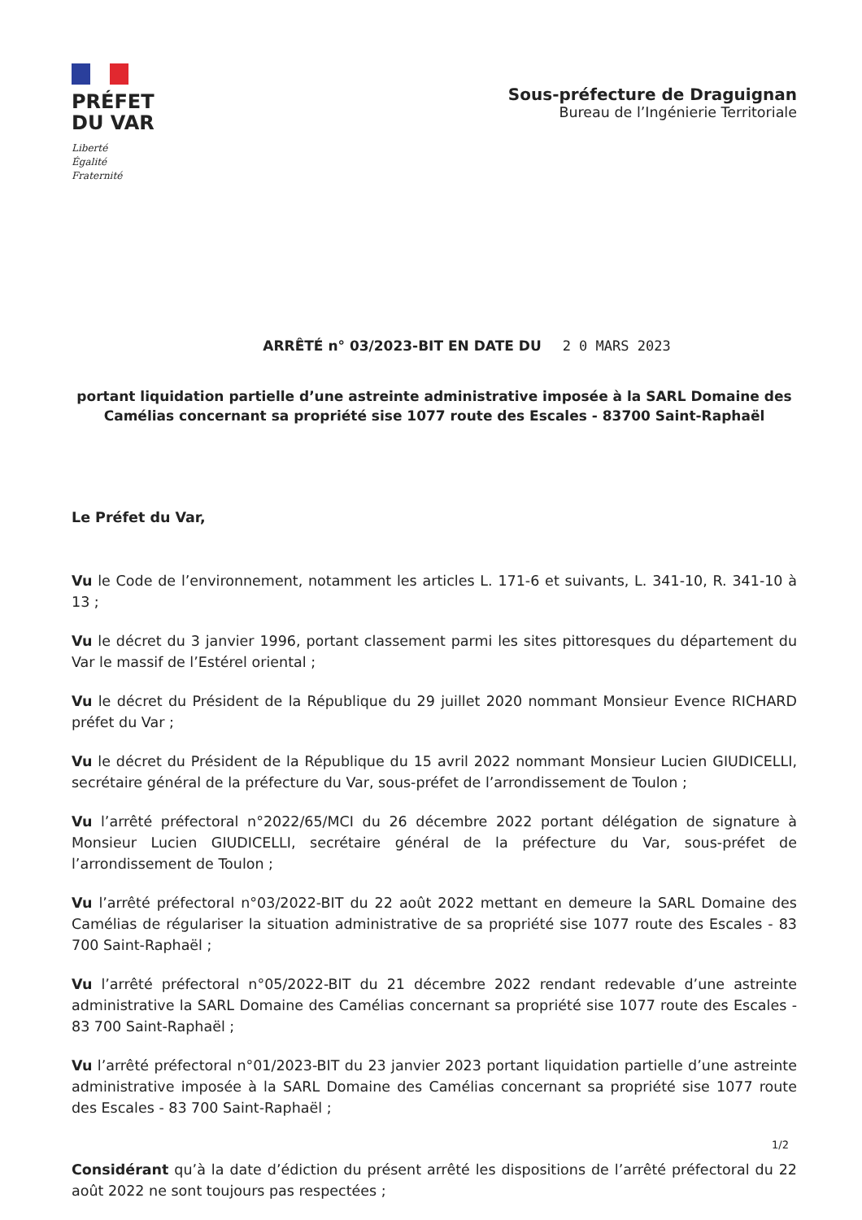PRÉFET
DU VAR
Liberté
Égalité
Fraternité
Sous-préfecture de Draguignan
Bureau de l’Ingénierie Territoriale
ARRÊTÉ n° 03/2023-BIT EN DATE DU 2 0 MARS 2023
portant liquidation partielle d’une astreinte administrative imposée à la SARL Domaine des Camélias concernant sa propriété sise 1077 route des Escales - 83700 Saint-Raphaël
Le Préfet du Var,
Vu le Code de l’environnement, notamment les articles L. 171-6 et suivants, L. 341-10, R. 341-10 à 13 ;
Vu le décret du 3 janvier 1996, portant classement parmi les sites pittoresques du département du Var le massif de l’Estérel oriental ;
Vu le décret du Président de la République du 29 juillet 2020 nommant Monsieur Evence RICHARD préfet du Var ;
Vu le décret du Président de la République du 15 avril 2022 nommant Monsieur Lucien GIUDICELLI, secrétaire général de la préfecture du Var, sous-préfet de l’arrondissement de Toulon ;
Vu l’arrêté préfectoral n°2022/65/MCI du 26 décembre 2022 portant délégation de signature à Monsieur Lucien GIUDICELLI, secrétaire général de la préfecture du Var, sous-préfet de l’arrondissement de Toulon ;
Vu l’arrêté préfectoral n°03/2022-BIT du 22 août 2022 mettant en demeure la SARL Domaine des Camélias de régulariser la situation administrative de sa propriété sise 1077 route des Escales - 83 700 Saint-Raphaël ;
Vu l’arrêté préfectoral n°05/2022-BIT du 21 décembre 2022 rendant redevable d’une astreinte administrative la SARL Domaine des Camélias concernant sa propriété sise 1077 route des Escales - 83 700 Saint-Raphaël ;
Vu l’arrêté préfectoral n°01/2023-BIT du 23 janvier 2023 portant liquidation partielle d’une astreinte administrative imposée à la SARL Domaine des Camélias concernant sa propriété sise 1077 route des Escales - 83 700 Saint-Raphaël ;
Considérant qu’à la date d’édiction du présent arrêté les dispositions de l’arrêté préfectoral du 22 août 2022 ne sont toujours pas respectées ;
1/2